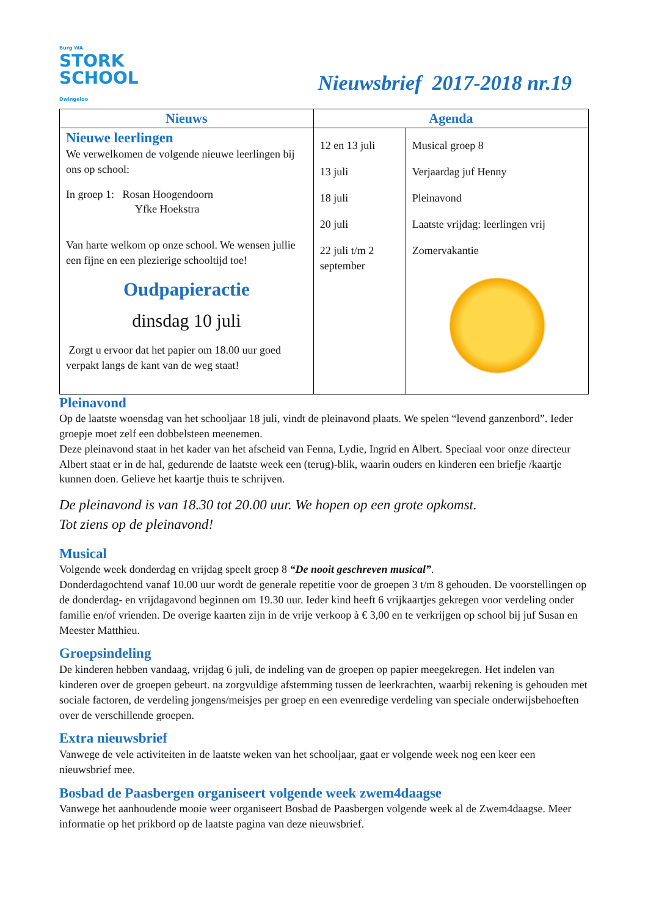Burg WA
STORK
SCHOOL
Dwingeloo
Nieuwsbrief 2017-2018 nr.19
| Nieuws | Agenda | |
| --- | --- | --- |
| Nieuwe leerlingen We verwelkomen de volgende nieuwe leerlingen bij ons op school: In groep 1: Rosan Hoogendoorn Yfke Hoekstra Van harte welkom op onze school. We wensen jullie een fijne en een plezierige schooltijd toe! Oudpapieractie dinsdag 10 juli Zorgt u ervoor dat het papier om 18.00 uur goed verpakt langs de kant van de weg staat! | 12 en 13 juli 13 juli 18 juli 20 juli 22 juli t/m 2 september | Musical groep 8 Verjaardag juf Henny Pleinavond Laatste vrijdag: leerlingen vrij Zomervakantie |
Pleinavond
Op de laatste woensdag van het schooljaar 18 juli, vindt de pleinavond plaats. We spelen “levend ganzenbord”. Ieder groepje moet zelf een dobbelsteen meenemen.
Deze pleinavond staat in het kader van het afscheid van Fenna, Lydie, Ingrid en Albert. Speciaal voor onze directeur Albert staat er in de hal, gedurende de laatste week een (terug)-blik, waarin ouders en kinderen een briefje /kaartje kunnen doen. Gelieve het kaartje thuis te schrijven.
De pleinavond is van 18.30 tot 20.00 uur. We hopen op een grote opkomst.
Tot ziens op de pleinavond!
Musical
Volgende week donderdag en vrijdag speelt groep 8 “De nooit geschreven musical”.
Donderdagochtend vanaf 10.00 uur wordt de generale repetitie voor de groepen 3 t/m 8 gehouden. De voorstellingen op de donderdag- en vrijdagavond beginnen om 19.30 uur. Ieder kind heeft 6 vrijkaartjes gekregen voor verdeling onder familie en/of vrienden. De overige kaarten zijn in de vrije verkoop à € 3,00 en te verkrijgen op school bij juf Susan en Meester Matthieu.
Groepsindeling
De kinderen hebben vandaag, vrijdag 6 juli, de indeling van de groepen op papier meegekregen. Het indelen van kinderen over de groepen gebeurt. na zorgvuldige afstemming tussen de leerkrachten, waarbij rekening is gehouden met sociale factoren, de verdeling jongens/meisjes per groep en een evenredige verdeling van speciale onderwijsbehoeften over de verschillende groepen.
Extra nieuwsbrief
Vanwege de vele activiteiten in de laatste weken van het schooljaar, gaat er volgende week nog een keer een nieuwsbrief mee.
Bosbad de Paasbergen organiseert volgende week zwem4daagse
Vanwege het aanhoudende mooie weer organiseert Bosbad de Paasbergen volgende week al de Zwem4daagse. Meer informatie op het prikbord op de laatste pagina van deze nieuwsbrief.